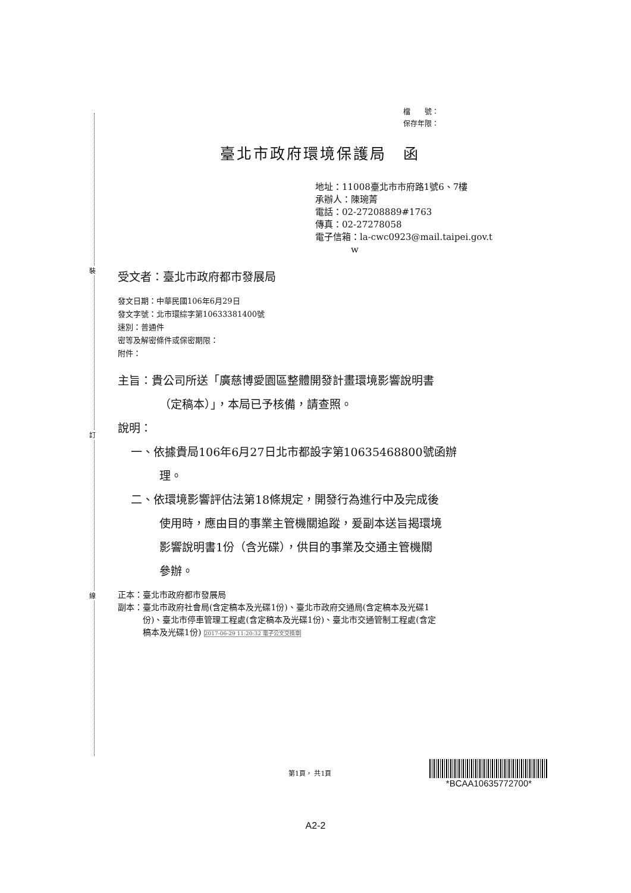裝
訂
線
檔　　號：
保存年限：
臺北市政府環境保護局　函
地址：11008臺北市市府路1號6、7樓
承辦人：陳琬菁
電話：02-27208889#1763
傳真：02-27278058
電子信箱：la-cwc0923@mail.taipei.gov.t
　　　　w
受文者：臺北市政府都市發展局
發文日期：中華民國106年6月29日
發文字號：北市環綜字第10633381400號
速別：普通件
密等及解密條件或保密期限：
附件：
主旨：貴公司所送「廣慈博愛園區整體開發計畫環境影響說明書
（定稿本）」，本局已予核備，請查照。
說明：
一、依據貴局106年6月27日北市都設字第10635468800號函辦
理。
二、依環境影響評估法第18條規定，開發行為進行中及完成後
使用時，應由目的事業主管機關追蹤，爰副本送旨揭環境
影響說明書1份（含光碟），供目的事業及交通主管機關
參辦。
正本：臺北市政府都市發展局
副本：臺北市政府社會局(含定稿本及光碟1份)、臺北市政府交通局(含定稿本及光碟1
　　　份)、臺北市停車管理工程處(含定稿本及光碟1份)、臺北市交通管制工程處(含定
　　　稿本及光碟1份) 2017-06-29 11:20:32 電子公文交換章
第1頁， 共1頁
*BCAA10635772700*
A2-2